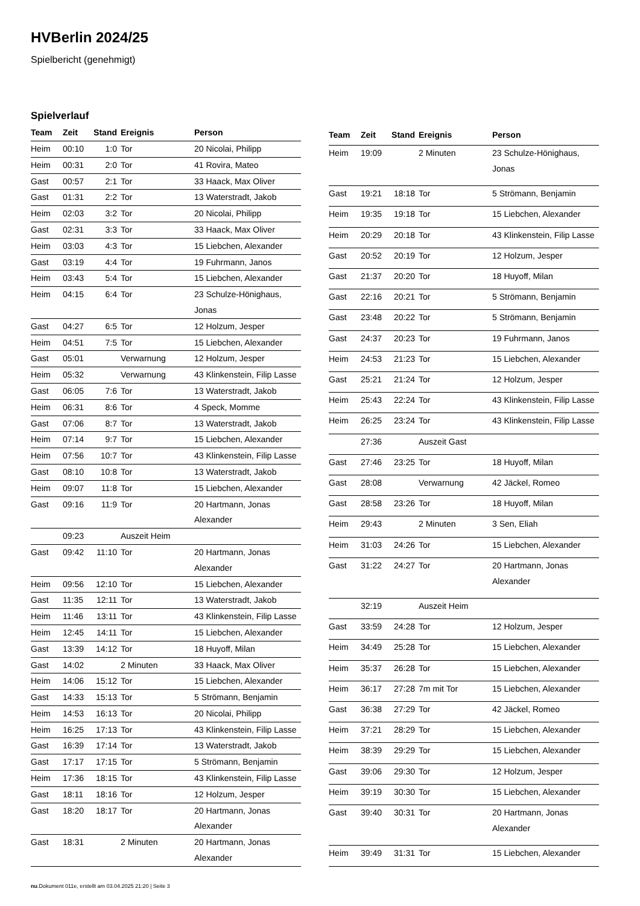HVBerlin 2024/25
Spielbericht (genehmigt)
Spielverlauf
| Team | Zeit | Stand | Ereignis | Person |
| --- | --- | --- | --- | --- |
| Heim | 00:10 | 1:0 | Tor | 20 Nicolai, Philipp |
| Heim | 00:31 | 2:0 | Tor | 41 Rovira, Mateo |
| Gast | 00:57 | 2:1 | Tor | 33 Haack, Max Oliver |
| Gast | 01:31 | 2:2 | Tor | 13 Waterstradt, Jakob |
| Heim | 02:03 | 3:2 | Tor | 20 Nicolai, Philipp |
| Gast | 02:31 | 3:3 | Tor | 33 Haack, Max Oliver |
| Heim | 03:03 | 4:3 | Tor | 15 Liebchen, Alexander |
| Gast | 03:19 | 4:4 | Tor | 19 Fuhrmann, Janos |
| Heim | 03:43 | 5:4 | Tor | 15 Liebchen, Alexander |
| Heim | 04:15 | 6:4 | Tor | 23 Schulze-Hönighaus, Jonas |
| Gast | 04:27 | 6:5 | Tor | 12 Holzum, Jesper |
| Heim | 04:51 | 7:5 | Tor | 15 Liebchen, Alexander |
| Gast | 05:01 | | Verwarnung | 12 Holzum, Jesper |
| Heim | 05:32 | | Verwarnung | 43 Klinkenstein, Filip Lasse |
| Gast | 06:05 | 7:6 | Tor | 13 Waterstradt, Jakob |
| Heim | 06:31 | 8:6 | Tor | 4 Speck, Momme |
| Gast | 07:06 | 8:7 | Tor | 13 Waterstradt, Jakob |
| Heim | 07:14 | 9:7 | Tor | 15 Liebchen, Alexander |
| Heim | 07:56 | 10:7 | Tor | 43 Klinkenstein, Filip Lasse |
| Gast | 08:10 | 10:8 | Tor | 13 Waterstradt, Jakob |
| Heim | 09:07 | 11:8 | Tor | 15 Liebchen, Alexander |
| Gast | 09:16 | 11:9 | Tor | 20 Hartmann, Jonas Alexander |
| | 09:23 | | Auszeit Heim | |
| Gast | 09:42 | 11:10 | Tor | 20 Hartmann, Jonas Alexander |
| Heim | 09:56 | 12:10 | Tor | 15 Liebchen, Alexander |
| Gast | 11:35 | 12:11 | Tor | 13 Waterstradt, Jakob |
| Heim | 11:46 | 13:11 | Tor | 43 Klinkenstein, Filip Lasse |
| Heim | 12:45 | 14:11 | Tor | 15 Liebchen, Alexander |
| Gast | 13:39 | 14:12 | Tor | 18 Huyoff, Milan |
| Gast | 14:02 | | 2 Minuten | 33 Haack, Max Oliver |
| Heim | 14:06 | 15:12 | Tor | 15 Liebchen, Alexander |
| Gast | 14:33 | 15:13 | Tor | 5 Strömann, Benjamin |
| Heim | 14:53 | 16:13 | Tor | 20 Nicolai, Philipp |
| Heim | 16:25 | 17:13 | Tor | 43 Klinkenstein, Filip Lasse |
| Gast | 16:39 | 17:14 | Tor | 13 Waterstradt, Jakob |
| Gast | 17:17 | 17:15 | Tor | 5 Strömann, Benjamin |
| Heim | 17:36 | 18:15 | Tor | 43 Klinkenstein, Filip Lasse |
| Gast | 18:11 | 18:16 | Tor | 12 Holzum, Jesper |
| Gast | 18:20 | 18:17 | Tor | 20 Hartmann, Jonas Alexander |
| Gast | 18:31 | | 2 Minuten | 20 Hartmann, Jonas Alexander |
| Team | Zeit | Stand | Ereignis | Person |
| --- | --- | --- | --- | --- |
| Heim | 19:09 | | 2 Minuten | 23 Schulze-Hönighaus, Jonas |
| Gast | 19:21 | 18:18 | Tor | 5 Strömann, Benjamin |
| Heim | 19:35 | 19:18 | Tor | 15 Liebchen, Alexander |
| Heim | 20:29 | 20:18 | Tor | 43 Klinkenstein, Filip Lasse |
| Gast | 20:52 | 20:19 | Tor | 12 Holzum, Jesper |
| Gast | 21:37 | 20:20 | Tor | 18 Huyoff, Milan |
| Gast | 22:16 | 20:21 | Tor | 5 Strömann, Benjamin |
| Gast | 23:48 | 20:22 | Tor | 5 Strömann, Benjamin |
| Gast | 24:37 | 20:23 | Tor | 19 Fuhrmann, Janos |
| Heim | 24:53 | 21:23 | Tor | 15 Liebchen, Alexander |
| Gast | 25:21 | 21:24 | Tor | 12 Holzum, Jesper |
| Heim | 25:43 | 22:24 | Tor | 43 Klinkenstein, Filip Lasse |
| Heim | 26:25 | 23:24 | Tor | 43 Klinkenstein, Filip Lasse |
| | 27:36 | | Auszeit Gast | |
| Gast | 27:46 | 23:25 | Tor | 18 Huyoff, Milan |
| Gast | 28:08 | | Verwarnung | 42 Jäckel, Romeo |
| Gast | 28:58 | 23:26 | Tor | 18 Huyoff, Milan |
| Heim | 29:43 | | 2 Minuten | 3 Sen, Eliah |
| Heim | 31:03 | 24:26 | Tor | 15 Liebchen, Alexander |
| Gast | 31:22 | 24:27 | Tor | 20 Hartmann, Jonas Alexander |
| | 32:19 | | Auszeit Heim | |
| Gast | 33:59 | 24:28 | Tor | 12 Holzum, Jesper |
| Heim | 34:49 | 25:28 | Tor | 15 Liebchen, Alexander |
| Heim | 35:37 | 26:28 | Tor | 15 Liebchen, Alexander |
| Heim | 36:17 | 27:28 | 7m mit Tor | 15 Liebchen, Alexander |
| Gast | 36:38 | 27:29 | Tor | 42 Jäckel, Romeo |
| Heim | 37:21 | 28:29 | Tor | 15 Liebchen, Alexander |
| Heim | 38:39 | 29:29 | Tor | 15 Liebchen, Alexander |
| Gast | 39:06 | 29:30 | Tor | 12 Holzum, Jesper |
| Heim | 39:19 | 30:30 | Tor | 15 Liebchen, Alexander |
| Gast | 39:40 | 30:31 | Tor | 20 Hartmann, Jonas Alexander |
| Heim | 39:49 | 31:31 | Tor | 15 Liebchen, Alexander |
nu.Dokument 011e, erstellt am 03.04.2025 21:20 | Seite 3